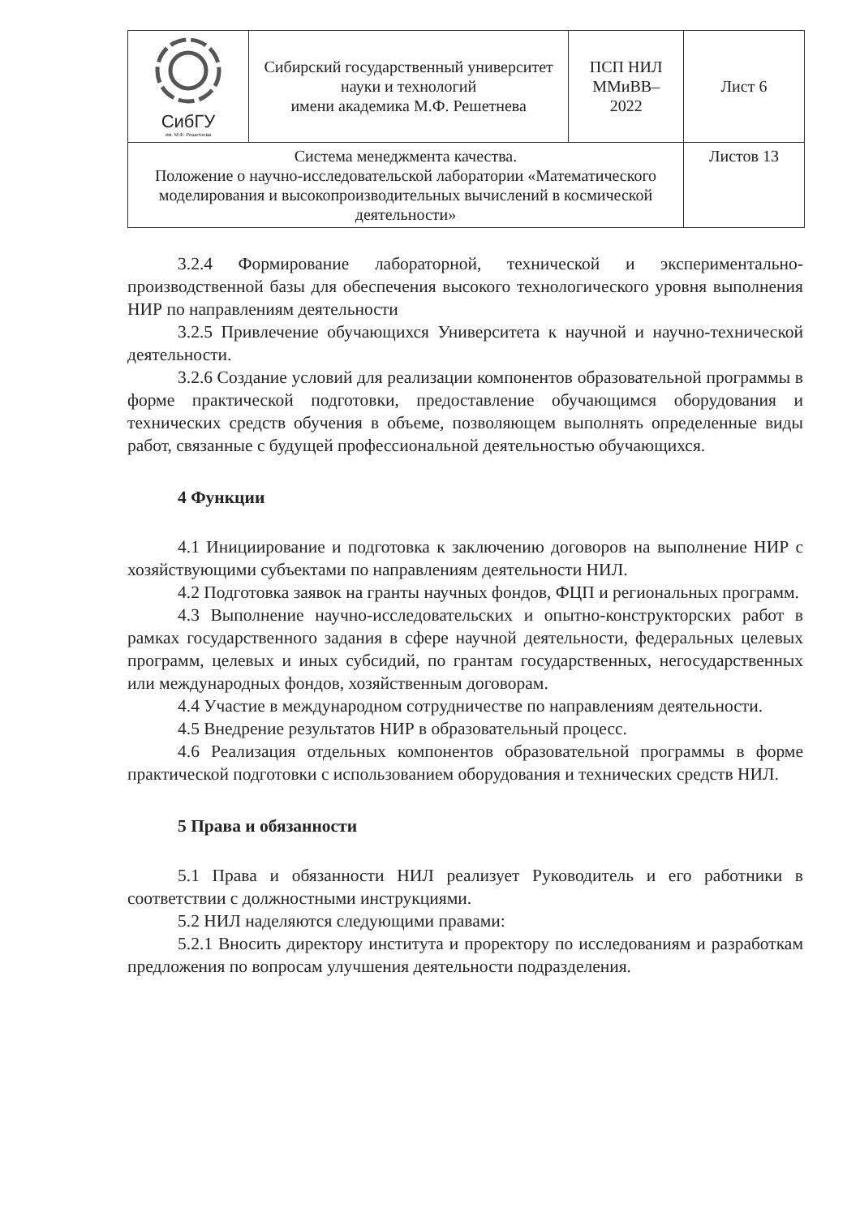| СибГУ им. М.Ф. Решетнева | Сибирский государственный университет науки и технологий имени академика М.Ф. Решетнева | ПСП НИЛ ММиВВ– 2022 | Лист 6 |
| Система менеджмента качества. Положение о научно-исследовательской лаборатории «Математического моделирования и высокопроизводительных вычислений в космической деятельности» | | | Листов 13 |
3.2.4 Формирование лабораторной, технической и экспериментально-производственной базы для обеспечения высокого технологического уровня выполнения НИР по направлениям деятельности
3.2.5 Привлечение обучающихся Университета к научной и научно-технической деятельности.
3.2.6 Создание условий для реализации компонентов образовательной программы в форме практической подготовки, предоставление обучающимся оборудования и технических средств обучения в объеме, позволяющем выполнять определенные виды работ, связанные с будущей профессиональной деятельностью обучающихся.
4 Функции
4.1 Инициирование и подготовка к заключению договоров на выполнение НИР с хозяйствующими субъектами по направлениям деятельности НИЛ.
4.2 Подготовка заявок на гранты научных фондов, ФЦП и региональных программ.
4.3 Выполнение научно-исследовательских и опытно-конструкторских работ в рамках государственного задания в сфере научной деятельности, федеральных целевых программ, целевых и иных субсидий, по грантам государственных, негосударственных или международных фондов, хозяйственным договорам.
4.4 Участие в международном сотрудничестве по направлениям деятельности.
4.5 Внедрение результатов НИР в образовательный процесс.
4.6 Реализация отдельных компонентов образовательной программы в форме практической подготовки с использованием оборудования и технических средств НИЛ.
5 Права и обязанности
5.1 Права и обязанности НИЛ реализует Руководитель и его работники в соответствии с должностными инструкциями.
5.2 НИЛ наделяются следующими правами:
5.2.1 Вносить директору института и проректору по исследованиям и разработкам предложения по вопросам улучшения деятельности подразделения.